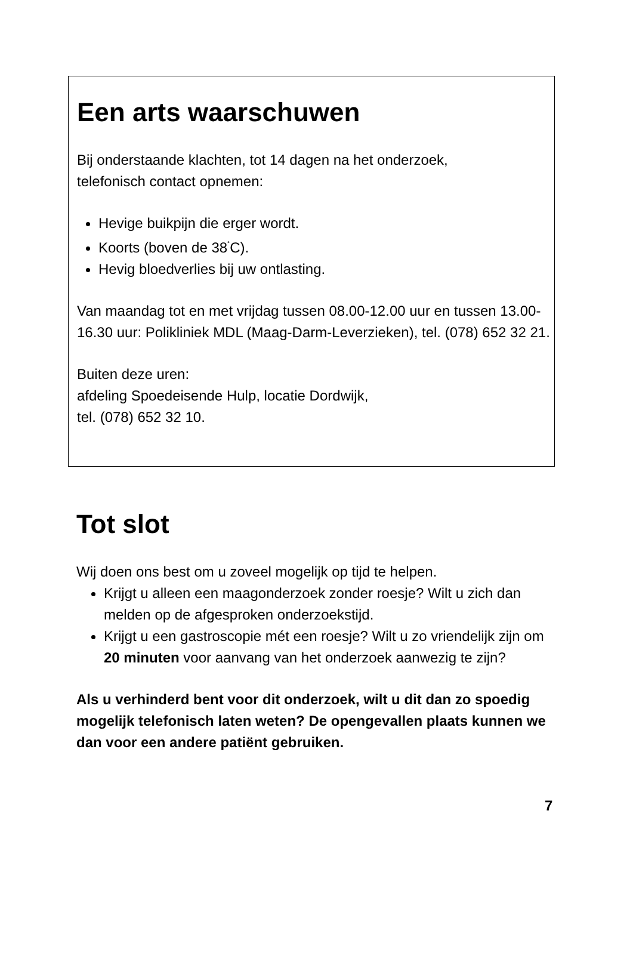Een arts waarschuwen
Bij onderstaande klachten, tot 14 dagen na het onderzoek,
telefonisch contact opnemen:
Hevige buikpijn die erger wordt.
Koorts (boven de 38<sup>˚</sup>C).
Hevig bloedverlies bij uw ontlasting.
Van maandag tot en met vrijdag tussen 08.00-12.00 uur en tussen 13.00-16.30 uur: Polikliniek MDL (Maag-Darm-Leverzieken), tel. (078) 652 32 21.
Buiten deze uren:
afdeling Spoedeisende Hulp, locatie Dordwijk,
tel. (078) 652 32 10.
Tot slot
Wij doen ons best om u zoveel mogelijk op tijd te helpen.
Krijgt u alleen een maagonderzoek zonder roesje? Wilt u zich dan melden op de afgesproken onderzoekstijd.
Krijgt u een gastroscopie mét een roesje? Wilt u zo vriendelijk zijn om 20 minuten voor aanvang van het onderzoek aanwezig te zijn?
Als u verhinderd bent voor dit onderzoek, wilt u dit dan zo spoedig mogelijk telefonisch laten weten? De opengevallen plaats kunnen we dan voor een andere patiënt gebruiken.
7